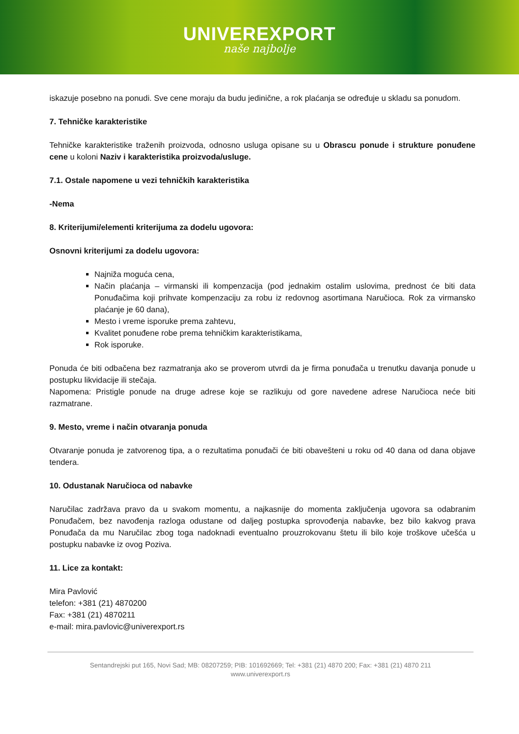UNIVEREXPORT
naše najbolje
iskazuje posebno na ponudi. Sve cene moraju da budu jedinične, a rok plaćanja se određuje u skladu sa ponudom.
7. Tehničke karakteristike
Tehničke karakteristike traženih proizvoda, odnosno usluga opisane su u Obrascu ponude i strukture ponuđene cene u koloni Naziv i karakteristika proizvoda/usluge.
7.1. Ostale napomene u vezi tehničkih karakteristika
-Nema
8. Kriterijumi/elementi kriterijuma za dodelu ugovora:
Osnovni kriterijumi za dodelu ugovora:
Najniža moguća cena,
Način plaćanja – virmanski ili kompenzacija (pod jednakim ostalim uslovima, prednost će biti data Ponuđačima koji prihvate kompenzaciju za robu iz redovnog asortimana Naručioca. Rok za virmansko plaćanje je 60 dana),
Mesto i vreme isporuke prema zahtevu,
Kvalitet ponuđene robe prema tehničkim karakteristikama,
Rok isporuke.
Ponuda će biti odbačena bez razmatranja ako se proverom utvrdi da je firma ponuđača u trenutku davanja ponude u postupku likvidacije ili stečaja.
Napomena: Pristigle ponude na druge adrese koje se razlikuju od gore navedene adrese Naručioca neće biti razmatrane.
9. Mesto, vreme i način otvaranja ponuda
Otvaranje ponuda je zatvorenog tipa, a o rezultatima ponuđači će biti obavešteni u roku od 40 dana od dana objave tendera.
10. Odustanak Naručioca od nabavke
Naručilac zadržava pravo da u svakom momentu, a najkasnije do momenta zaključenja ugovora sa odabranim Ponuđačem, bez navođenja razloga odustane od daljeg postupka sprovođenja nabavke, bez bilo kakvog prava Ponuđača da mu Naručilac zbog toga nadoknadi eventualno prouzrokovanu štetu ili bilo koje troškove učešća u postupku nabavke iz ovog Poziva.
11. Lice za kontakt:
Mira Pavlović
telefon: +381 (21) 4870200
Fax: +381 (21) 4870211
e-mail: mira.pavlovic@univerexport.rs
Sentandrejski put 165, Novi Sad; MB: 08207259; PIB: 101692669; Tel: +381 (21) 4870 200; Fax: +381 (21) 4870 211
www.univerexport.rs